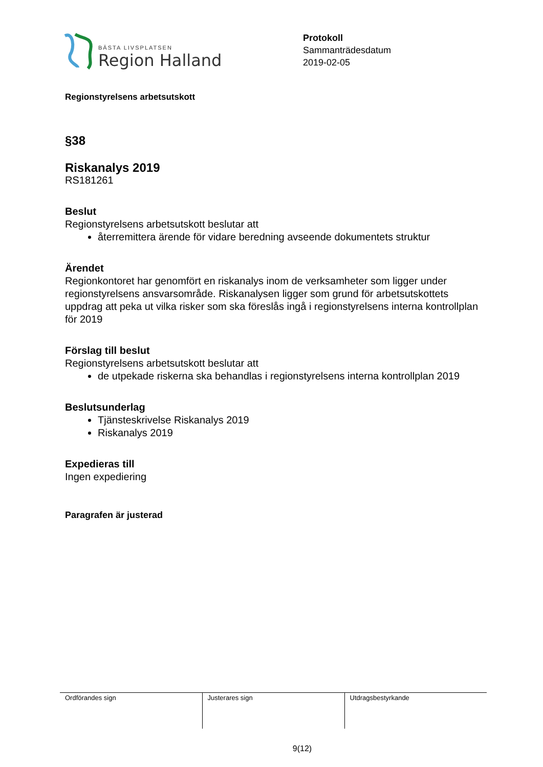BÄSTA LIVSPLATSEN
Region Halland
Protokoll
Sammanträdesdatum
2019-02-05
Regionstyrelsens arbetsutskott
§38
Riskanalys 2019
RS181261
Beslut
Regionstyrelsens arbetsutskott beslutar att
återremittera ärende för vidare beredning avseende dokumentets struktur
Ärendet
Regionkontoret har genomfört en riskanalys inom de verksamheter som ligger under regionstyrelsens ansvarsområde. Riskanalysen ligger som grund för arbetsutskottets uppdrag att peka ut vilka risker som ska föreslås ingå i regionstyrelsens interna kontrollplan för 2019
Förslag till beslut
Regionstyrelsens arbetsutskott beslutar att
de utpekade riskerna ska behandlas i regionstyrelsens interna kontrollplan 2019
Beslutsunderlag
Tjänsteskrivelse Riskanalys 2019
Riskanalys 2019
Expedieras till
Ingen expediering
Paragrafen är justerad
| Ordförandes sign | Justerares sign | Utdragsbestyrkande |
9(12)